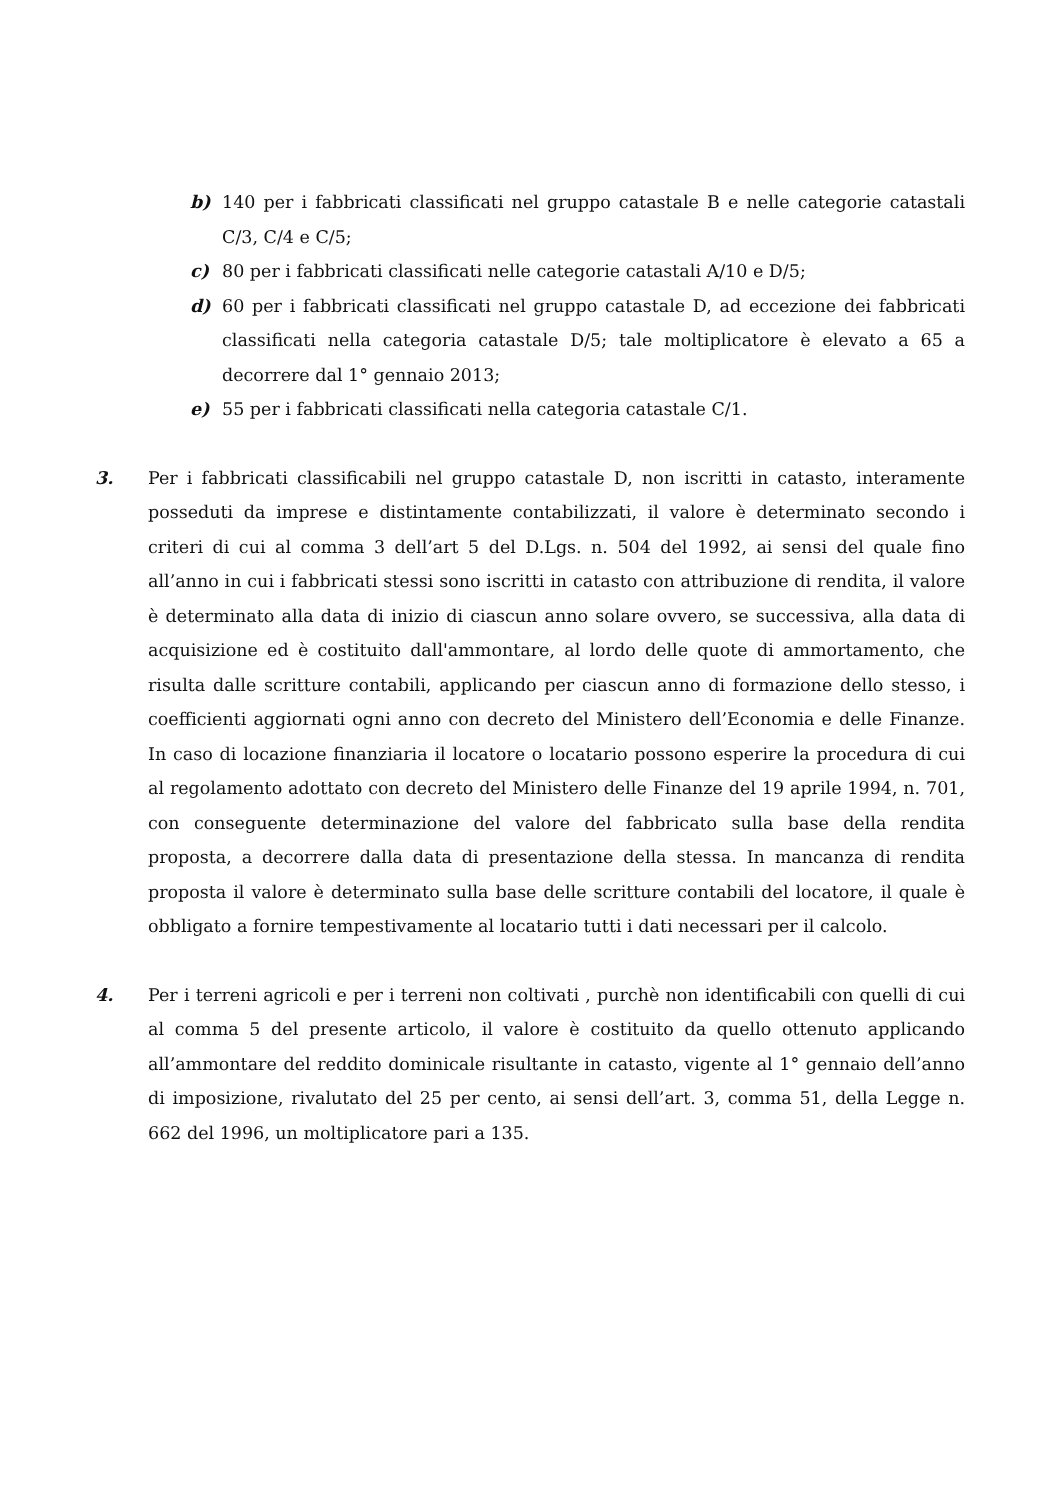b) 140 per i fabbricati classificati nel gruppo catastale B e nelle categorie catastali C/3, C/4 e C/5;
c) 80 per i fabbricati classificati nelle categorie catastali A/10 e D/5;
d) 60 per i fabbricati classificati nel gruppo catastale D, ad eccezione dei fabbricati classificati nella categoria catastale D/5; tale moltiplicatore è elevato a 65 a decorrere dal 1° gennaio 2013;
e) 55 per i fabbricati classificati nella categoria catastale C/1.
3. Per i fabbricati classificabili nel gruppo catastale D, non iscritti in catasto, interamente posseduti da imprese e distintamente contabilizzati, il valore è determinato secondo i criteri di cui al comma 3 dell’art 5 del D.Lgs. n. 504 del 1992, ai sensi del quale fino all’anno in cui i fabbricati stessi sono iscritti in catasto con attribuzione di rendita, il valore è determinato alla data di inizio di ciascun anno solare ovvero, se successiva, alla data di acquisizione ed è costituito dall'ammontare, al lordo delle quote di ammortamento, che risulta dalle scritture contabili, applicando per ciascun anno di formazione dello stesso, i coefficienti aggiornati ogni anno con decreto del Ministero dell’Economia e delle Finanze. In caso di locazione finanziaria il locatore o locatario possono esperire la procedura di cui al regolamento adottato con decreto del Ministero delle Finanze del 19 aprile 1994, n. 701, con conseguente determinazione del valore del fabbricato sulla base della rendita proposta, a decorrere dalla data di presentazione della stessa. In mancanza di rendita proposta il valore è determinato sulla base delle scritture contabili del locatore, il quale è obbligato a fornire tempestivamente al locatario tutti i dati necessari per il calcolo.
4. Per i terreni agricoli e per i terreni non coltivati , purchè non identificabili con quelli di cui al comma 5 del presente articolo, il valore è costituito da quello ottenuto applicando all’ammontare del reddito dominicale risultante in catasto, vigente al 1° gennaio dell’anno di imposizione, rivalutato del 25 per cento, ai sensi dell’art. 3, comma 51, della Legge n. 662 del 1996, un moltiplicatore pari a 135.